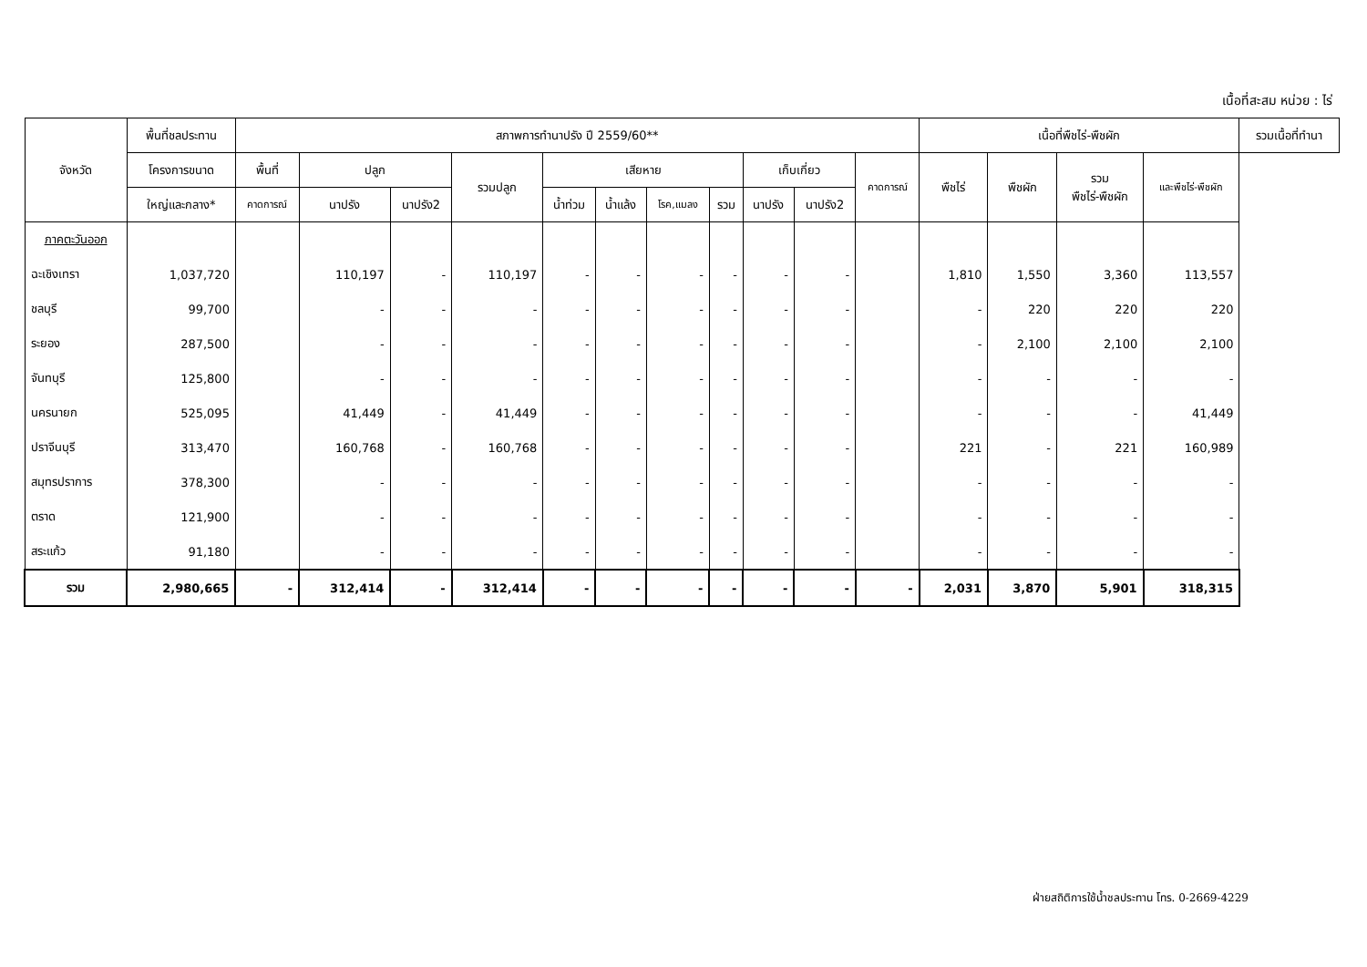เนื้อที่สะสม หน่วย : ไร่
| จังหวัด | พื้นที่ชลประทาน | สภาพการทำนาปรัง ปี 2559/60** | | | | | | | | | | | เนื้อที่พืชไร่-พืชผัก | | | | รวมเนื้อที่ทำนา |
| --- | --- | --- | --- | --- | --- | --- | --- | --- | --- | --- | --- | --- | --- | --- | --- | --- | --- |
| | โครงการขนาด | พื้นที่ | ปลูก | | รวมปลูก | เสียหาย | | | | เก็บเกี่ยว | | คาดการณ์ | พืชไร่ | พืชผัก | รวม พืชไร่-พืชผัก | และพืชไร่-พืชผัก | |
| | ใหญ่และกลาง* | คาดการณ์ | นาปรัง | นาปรัง2 | | น้ำท่วม | น้ำแล้ง | โรค,แมลง | รวม | นาปรัง | นาปรัง2 | | | | | | |
| ภาคตะวันออก | | | | | | | | | | | | | | | | | |
| ฉะเชิงเทรา | 1,037,720 | | 110,197 | - | 110,197 | - | - | - | - | - | - | | 1,810 | 1,550 | 3,360 | 113,557 | |
| ชลบุรี | 99,700 | | - | - | - | - | - | - | - | - | - | | - | 220 | 220 | 220 | |
| ระยอง | 287,500 | | - | - | - | - | - | - | - | - | - | | - | 2,100 | 2,100 | 2,100 | |
| จันทบุรี | 125,800 | | - | - | - | - | - | - | - | - | - | | - | - | - | - | |
| นครนายก | 525,095 | | 41,449 | - | 41,449 | - | - | - | - | - | - | | - | - | - | 41,449 | |
| ปราจีนบุรี | 313,470 | | 160,768 | - | 160,768 | - | - | - | - | - | - | | 221 | - | 221 | 160,989 | |
| สมุทรปราการ | 378,300 | | - | - | - | - | - | - | - | - | - | | - | - | - | - | |
| ตราด | 121,900 | | - | - | - | - | - | - | - | - | - | | - | - | - | - | |
| สระแก้ว | 91,180 | | - | - | - | - | - | - | - | - | - | | - | - | - | - | |
| รวม | 2,980,665 | - | 312,414 | - | 312,414 | - | - | - | - | - | - | - | 2,031 | 3,870 | 5,901 | 318,315 | |
ฝ่ายสถิติการใช้น้ำชลประทาน โทร. 0-2669-4229